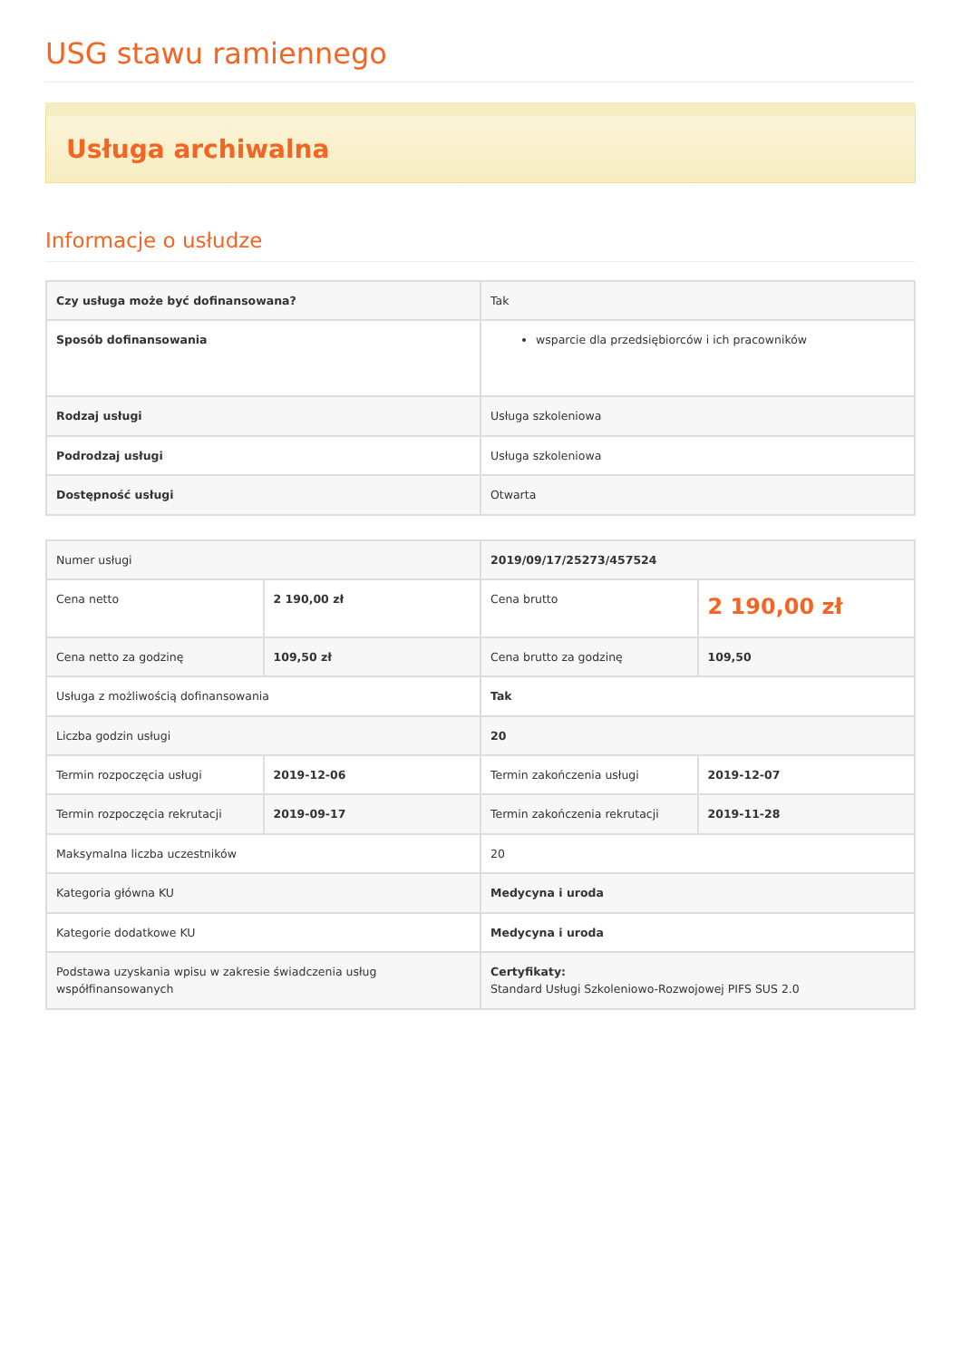USG stawu ramiennego
Usługa archiwalna
Informacje o usłudze
| Czy usługa może być dofinansowana? | Tak |
| Sposób dofinansowania | wsparcie dla przedsiębiorców i ich pracowników |
| Rodzaj usługi | Usługa szkoleniowa |
| Podrodzaj usługi | Usługa szkoleniowa |
| Dostępność usługi | Otwarta |
| Numer usługi | | 2019/09/17/25273/457524 | |
| Cena netto | 2 190,00 zł | Cena brutto | 2 190,00 zł |
| Cena netto za godzinę | 109,50 zł | Cena brutto za godzinę | 109,50 |
| Usługa z możliwością dofinansowania | | Tak | |
| Liczba godzin usługi | | 20 | |
| Termin rozpoczęcia usługi | 2019-12-06 | Termin zakończenia usługi | 2019-12-07 |
| Termin rozpoczęcia rekrutacji | 2019-09-17 | Termin zakończenia rekrutacji | 2019-11-28 |
| Maksymalna liczba uczestników | | 20 | |
| Kategoria główna KU | | Medycyna i uroda | |
| Kategorie dodatkowe KU | | Medycyna i uroda | |
| Podstawa uzyskania wpisu w zakresie świadczenia usług współfinansowanych | | Certyfikaty: Standard Usługi Szkoleniowo-Rozwojowej PIFS SUS 2.0 | |